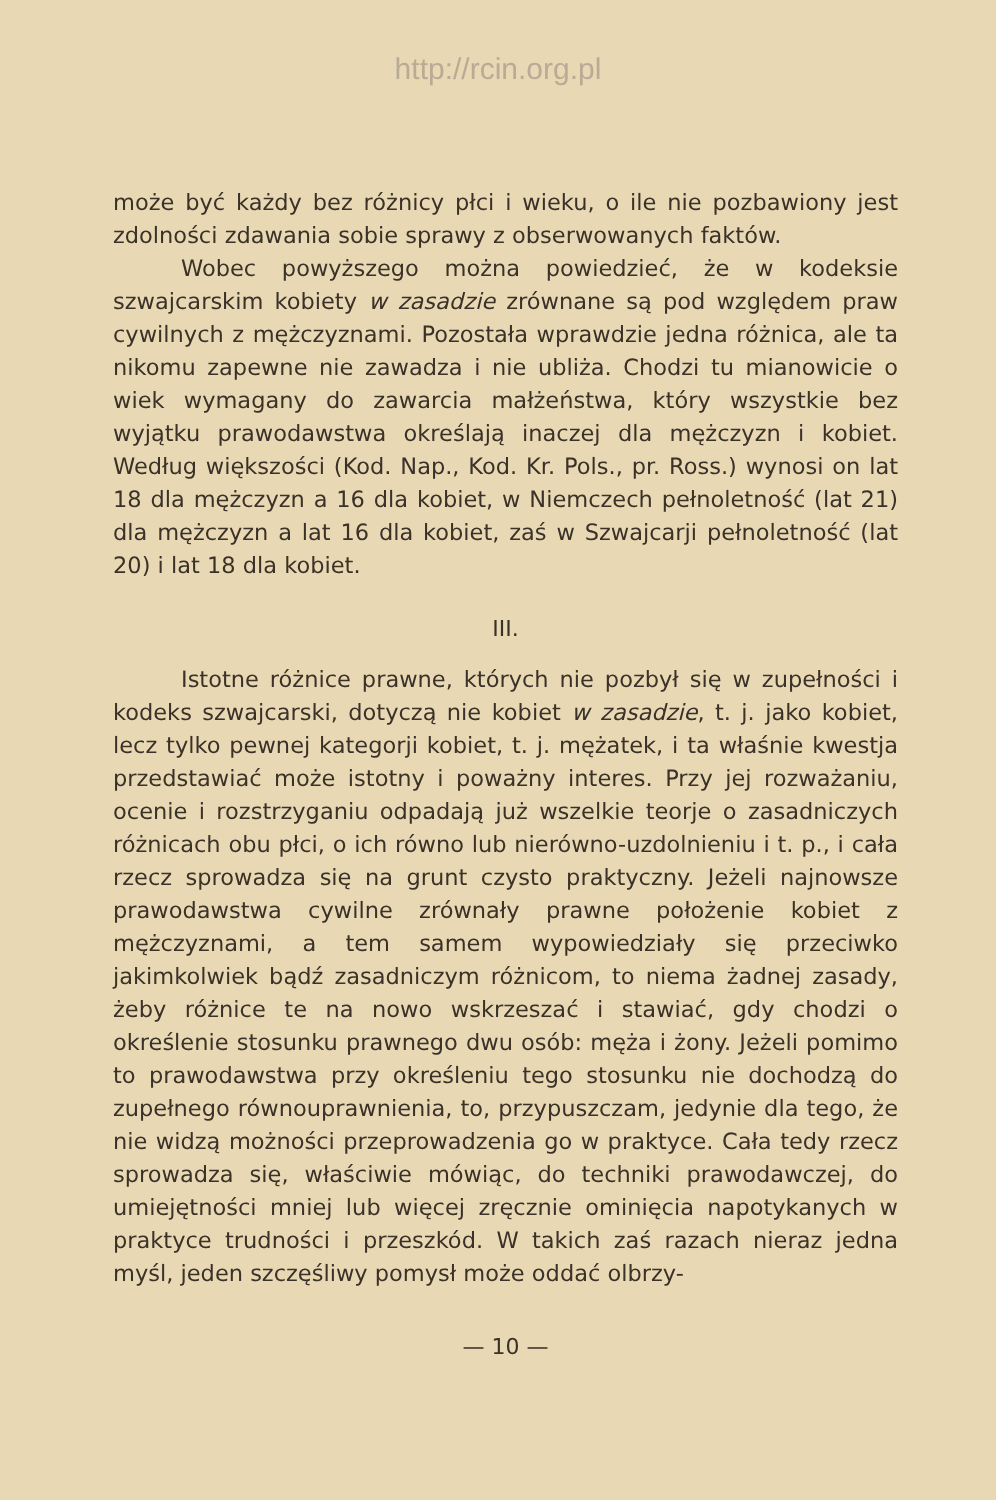http://rcin.org.pl
może być każdy bez różnicy płci i wieku, o ile nie pozbawiony jest zdolności zdawania sobie sprawy z obserwowanych faktów.
Wobec powyższego można powiedzieć, że w kodeksie szwajcarskim kobiety w zasadzie zrównane są pod względem praw cywilnych z mężczyznami. Pozostała wprawdzie jedna różnica, ale ta nikomu zapewne nie zawadza i nie ubliża. Chodzi tu mianowicie o wiek wymagany do zawarcia małżeństwa, który wszystkie bez wyjątku prawodawstwa określają inaczej dla mężczyzn i kobiet. Według większości (Kod. Nap., Kod. Kr. Pols., pr. Ross.) wynosi on lat 18 dla mężczyzn a 16 dla kobiet, w Niemczech pełnoletność (lat 21) dla mężczyzn a lat 16 dla kobiet, zaś w Szwajcarji pełnoletność (lat 20) i lat 18 dla kobiet.
III.
Istotne różnice prawne, których nie pozbył się w zupełności i kodeks szwajcarski, dotyczą nie kobiet w zasadzie, t. j. jako kobiet, lecz tylko pewnej kategorji kobiet, t. j. mężatek, i ta właśnie kwestja przedstawiać może istotny i poważny interes. Przy jej rozważaniu, ocenie i rozstrzyganiu odpadają już wszelkie teorje o zasadniczych różnicach obu płci, o ich równo lub nierówno-uzdolnieniu i t. p., i cała rzecz sprowadza się na grunt czysto praktyczny. Jeżeli najnowsze prawodawstwa cywilne zrównały prawne położenie kobiet z mężczyznami, a tem samem wypowiedziały się przeciwko jakimkolwiek bądź zasadniczym różnicom, to niema żadnej zasady, żeby różnice te na nowo wskrzeszać i stawiać, gdy chodzi o określenie stosunku prawnego dwu osób: męża i żony. Jeżeli pomimo to prawodawstwa przy określeniu tego stosunku nie dochodzą do zupełnego równouprawnienia, to, przypuszczam, jedynie dla tego, że nie widzą możności przeprowadzenia go w praktyce. Cała tedy rzecz sprowadza się, właściwie mówiąc, do techniki prawodawczej, do umiejętności mniej lub więcej zręcznie ominięcia napotykanych w praktyce trudności i przeszkód. W takich zaś razach nieraz jedna myśl, jeden szczęśliwy pomysł może oddać olbrzy-
— 10 —